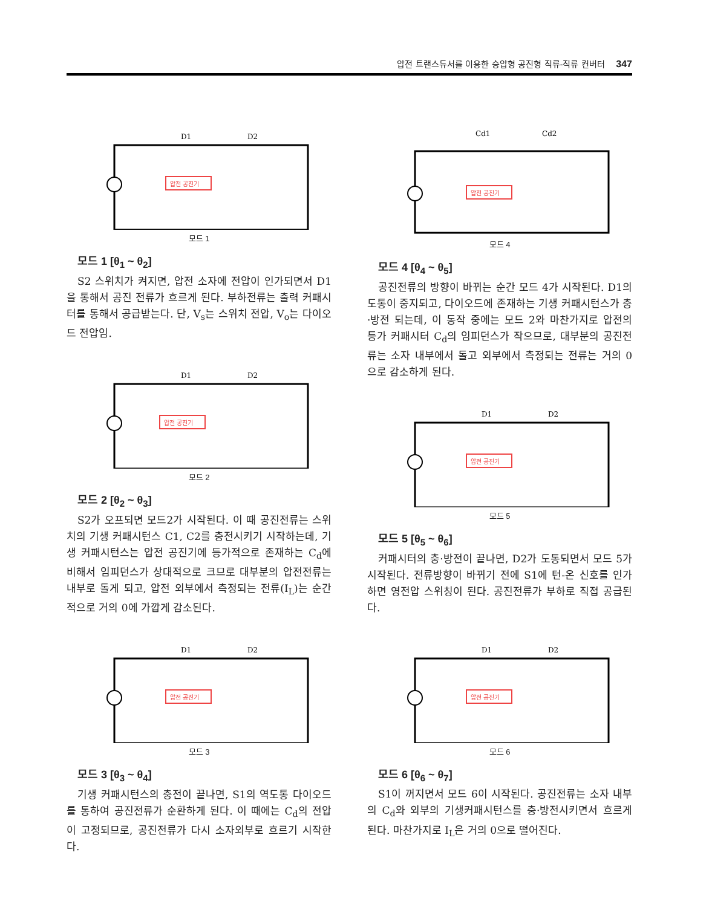압전 트랜스듀서를 이용한 승압형 공진형 직류-직류 컨버터 347
압전 공진기
D1
D2
모드 1
모드 1 [θ<sub>1</sub> ~ θ<sub>2</sub>]
S2 스위치가 켜지면, 압전 소자에 전압이 인가되면서 D1을 통해서 공진 전류가 흐르게 된다. 부하전류는 출력 커패시터를 통해서 공급받는다. 단, V<sub>s</sub>는 스위치 전압, V<sub>o</sub>는 다이오드 전압임.
압전 공진기
D1
D2
모드 2
모드 2 [θ<sub>2</sub> ~ θ<sub>3</sub>]
S2가 오프되면 모드2가 시작된다. 이 때 공진전류는 스위치의 기생 커패시턴스 C1, C2를 충전시키기 시작하는데, 기생 커패시턴스는 압전 공진기에 등가적으로 존재하는 C<sub>d</sub>에 비해서 임피던스가 상대적으로 크므로 대부분의 압전전류는 내부로 돌게 되고, 압전 외부에서 측정되는 전류(I<sub>L</sub>)는 순간적으로 거의 0에 가깝게 감소된다.
압전 공진기
D1
D2
모드 3
모드 3 [θ<sub>3</sub> ~ θ<sub>4</sub>]
기생 커패시턴스의 충전이 끝나면, S1의 역도통 다이오드를 통하여 공진전류가 순환하게 된다. 이 때에는 C<sub>d</sub>의 전압이 고정되므로, 공진전류가 다시 소자외부로 흐르기 시작한다.
압전 공진기
Cd1
Cd2
모드 4
모드 4 [θ<sub>4</sub> ~ θ<sub>5</sub>]
공진전류의 방향이 바뀌는 순간 모드 4가 시작된다. D1의 도통이 중지되고, 다이오드에 존재하는 기생 커패시턴스가 충·방전 되는데, 이 동작 중에는 모드 2와 마찬가지로 압전의 등가 커패시터 C<sub>d</sub>의 임피던스가 작으므로, 대부분의 공진전류는 소자 내부에서 돌고 외부에서 측정되는 전류는 거의 0으로 감소하게 된다.
압전 공진기
D1
D2
모드 5
모드 5 [θ<sub>5</sub> ~ θ<sub>6</sub>]
커패시터의 충·방전이 끝나면, D2가 도통되면서 모드 5가 시작된다. 전류방향이 바뀌기 전에 S1에 턴-온 신호를 인가하면 영전압 스위칭이 된다. 공진전류가 부하로 직접 공급된다.
압전 공진기
D1
D2
모드 6
모드 6 [θ<sub>6</sub> ~ θ<sub>7</sub>]
S1이 꺼지면서 모드 6이 시작된다. 공진전류는 소자 내부의 C<sub>d</sub>와 외부의 기생커패시턴스를 충·방전시키면서 흐르게 된다. 마찬가지로 I<sub>L</sub>은 거의 0으로 떨어진다.